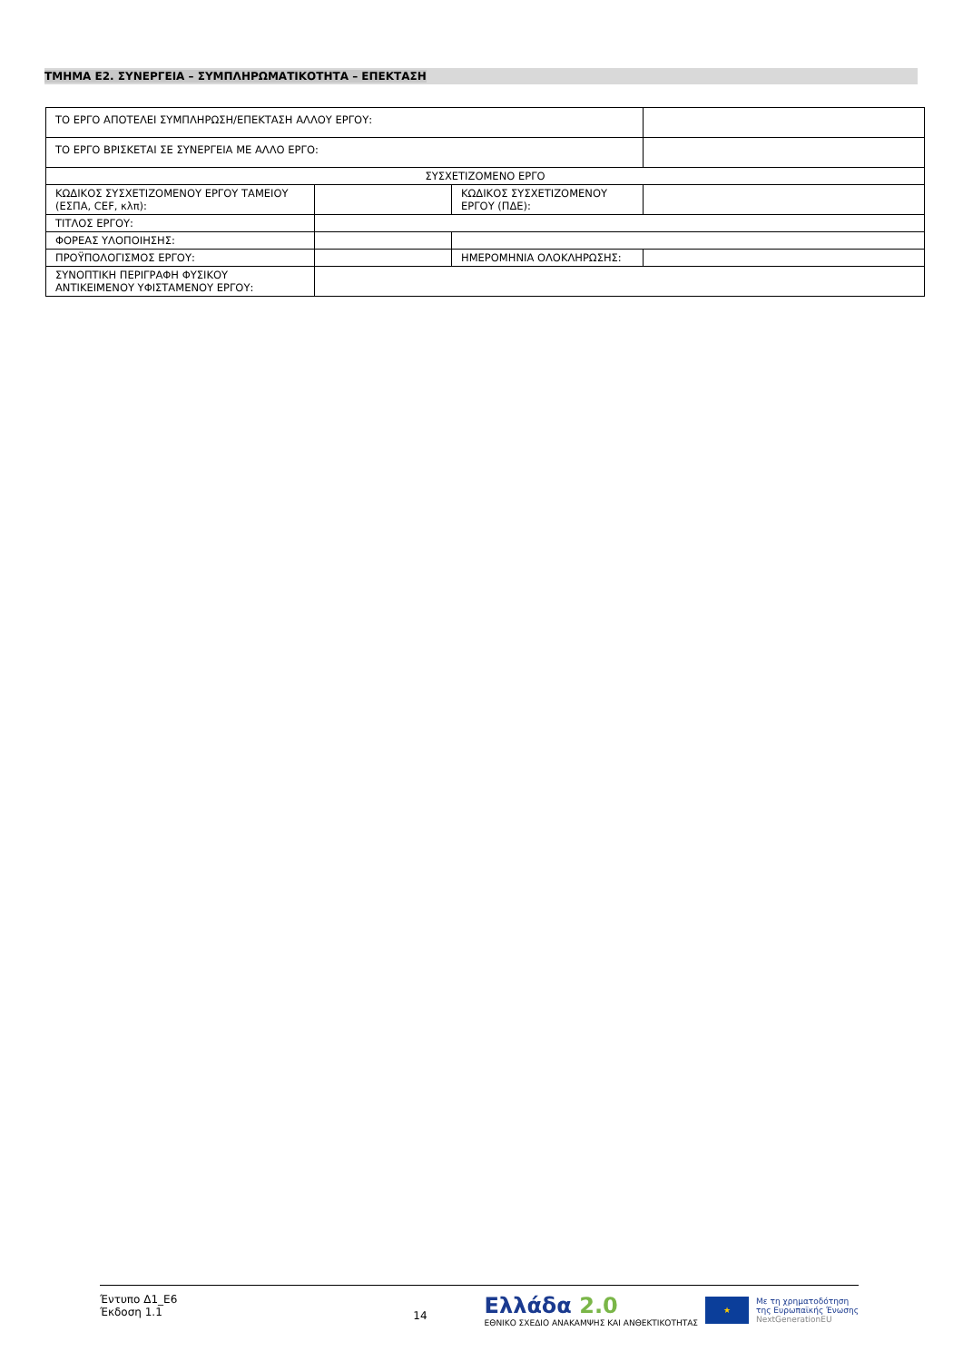ΤΜΗΜΑ Ε2. ΣΥΝΕΡΓΕΙΑ – ΣΥΜΠΛΗΡΩΜΑΤΙΚΟΤΗΤΑ – ΕΠΕΚΤΑΣΗ
| ΤΟ ΕΡΓΟ ΑΠΟΤΕΛΕΙ ΣΥΜΠΛΗΡΩΣΗ/ΕΠΕΚΤΑΣΗ ΑΛΛΟΥ ΕΡΓΟΥ: | | | |
| ΤΟ ΕΡΓΟ ΒΡΙΣΚΕΤΑΙ ΣΕ ΣΥΝΕΡΓΕΙΑ ΜΕ ΑΛΛΟ ΕΡΓΟ: | | | |
| ΣΥΣΧΕΤΙΖΟΜΕΝΟ ΕΡΓΟ | | | |
| ΚΩΔΙΚΟΣ ΣΥΣΧΕΤΙΖΟΜΕΝΟΥ ΕΡΓΟΥ ΤΑΜΕΙΟΥ (ΕΣΠΑ, CEF, κλπ): | | ΚΩΔΙΚΟΣ ΣΥΣΧΕΤΙΖΟΜΕΝΟΥ ΕΡΓΟΥ (ΠΔΕ): | |
| ΤΙΤΛΟΣ ΕΡΓΟΥ: | | | |
| ΦΟΡΕΑΣ ΥΛΟΠΟΙΗΣΗΣ: | | | |
| ΠΡΟΫΠΟΛΟΓΙΣΜΟΣ ΕΡΓΟΥ: | | ΗΜΕΡΟΜΗΝΙΑ ΟΛΟΚΛΗΡΩΣΗΣ: | |
| ΣΥΝΟΠΤΙΚΗ ΠΕΡΙΓΡΑΦΗ ΦΥΣΙΚΟΥ ΑΝΤΙΚΕΙΜΕΝΟΥ ΥΦΙΣΤΑΜΕΝΟΥ ΕΡΓΟΥ: | | | |
Έντυπο Δ1_Ε6
Έκδοση 1.1
14
Ελλάδα 2.0
ΕΘΝΙΚΟ ΣΧΕΔΙΟ ΑΝΑΚΑΜΨΗΣ ΚΑΙ ΑΝΘΕΚΤΙΚΟΤΗΤΑΣ
★
Με τη χρηματοδότηση
της Ευρωπαϊκής Ένωσης
NextGenerationEU